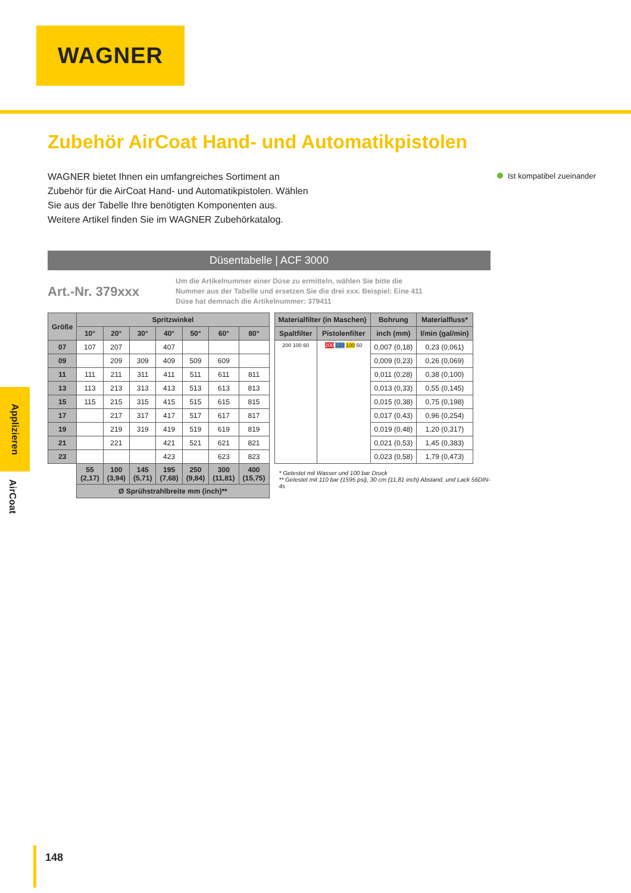WAGNER
Ist kompatibel zueinander
Zubehör AirCoat Hand- und Automatikpistolen
WAGNER bietet Ihnen ein umfangreiches Sortiment an Zubehör für die AirCoat Hand- und Automatikpistolen. Wählen Sie aus der Tabelle Ihre benötigten Komponenten aus. Weitere Artikel finden Sie im WAGNER Zubehörkatalog.
Düsentabelle | ACF 3000
Art.-Nr. 379xxx
Um die Artikelnummer einer Düse zu ermitteln, wählen Sie bitte die Nummer aus der Tabelle und ersetzen Sie die drei xxx. Beispiel: Eine 411 Düse hat demnach die Artikelnummer: 379411
| Größe | Spritzwinkel | | | | | | |
| --- | --- | --- | --- | --- | --- | --- | --- |
| | 10° | 20° | 30° | 40° | 50° | 60° | 80° |
| 07 | 107 | 207 | | 407 | | | |
| 09 | | 209 | 309 | 409 | 509 | 609 | |
| 11 | 111 | 211 | 311 | 411 | 511 | 611 | 811 |
| 13 | 113 | 213 | 313 | 413 | 513 | 613 | 813 |
| 15 | 115 | 215 | 315 | 415 | 515 | 615 | 815 |
| 17 | | 217 | 317 | 417 | 517 | 617 | 817 |
| 19 | | 219 | 319 | 419 | 519 | 619 | 819 |
| 21 | | 221 | | 421 | 521 | 621 | 821 |
| 23 | | | | 423 | | 623 | 823 |
| | 55 (2,17) | 100 (3,94) | 145 (5,71) | 195 (7,68) | 250 (9,84) | 300 (11,81) | 400 (15,75) |
| | Ø Sprühstrahlbreite mm (inch)** | | | | | | |
| Materialfilter (in Maschen) | | Bohrung | Materialfluss* |
| --- | --- | --- | --- |
| Spaltfilter | Pistolenfilter | inch (mm) | l/min (gal/min) |
| 200 100 60 | 200 150 100 50 | 0,007 (0,18) | 0,23 (0,061) |
| | | 0,009 (0,23) | 0,26 (0,069) |
| | | 0,011 (0,28) | 0,38 (0,100) |
| | | 0,013 (0,33) | 0,55 (0,145) |
| | | 0,015 (0,38) | 0,75 (0,198) |
| | | 0,017 (0,43) | 0,96 (0,254) |
| | | 0,019 (0,48) | 1,20 (0,317) |
| | | 0,021 (0,53) | 1,45 (0,383) |
| | | 0,023 (0,58) | 1,79 (0,473) |
* Getestet mit Wasser und 100 bar Druck
** Getestet mit 110 bar (1595 psi), 30 cm (11,81 inch) Abstand, und Lack 56DIN-4s
Applizieren
AirCoat
148